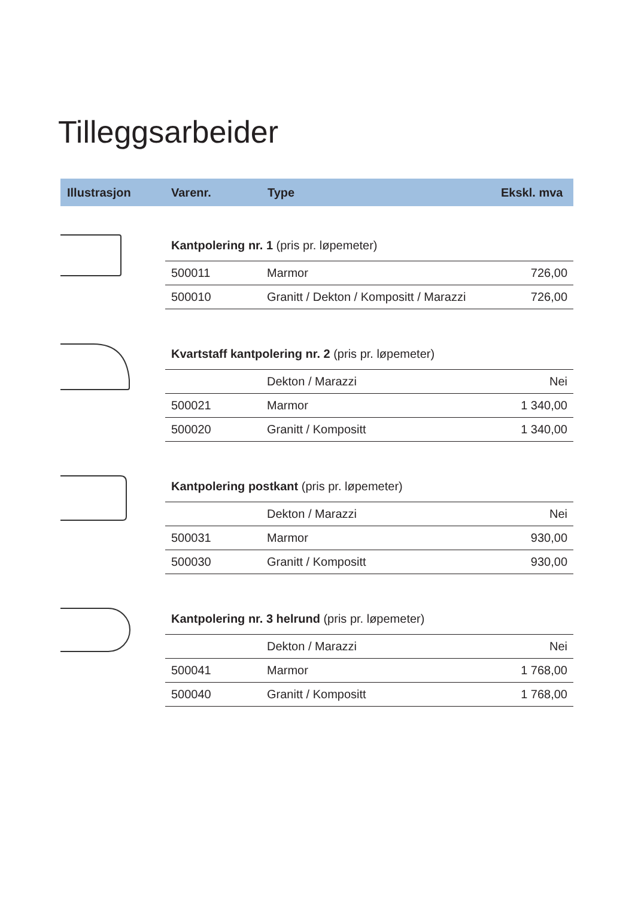Tilleggsarbeider
Illustrasjon Varenr. Type Ekskl. mva
| Kantpolering nr. 1 (pris pr. løpemeter) | | |
| 500011 | Marmor | 726,00 |
| 500010 | Granitt / Dekton / Kompositt / Marazzi | 726,00 |
| Kvartstaff kantpolering nr. 2 (pris pr. løpemeter) | | |
| | Dekton / Marazzi | Nei |
| 500021 | Marmor | 1 340,00 |
| 500020 | Granitt / Kompositt | 1 340,00 |
| Kantpolering postkant (pris pr. løpemeter) | | |
| | Dekton / Marazzi | Nei |
| 500031 | Marmor | 930,00 |
| 500030 | Granitt / Kompositt | 930,00 |
| Kantpolering nr. 3 helrund (pris pr. løpemeter) | | |
| | Dekton / Marazzi | Nei |
| 500041 | Marmor | 1 768,00 |
| 500040 | Granitt / Kompositt | 1 768,00 |